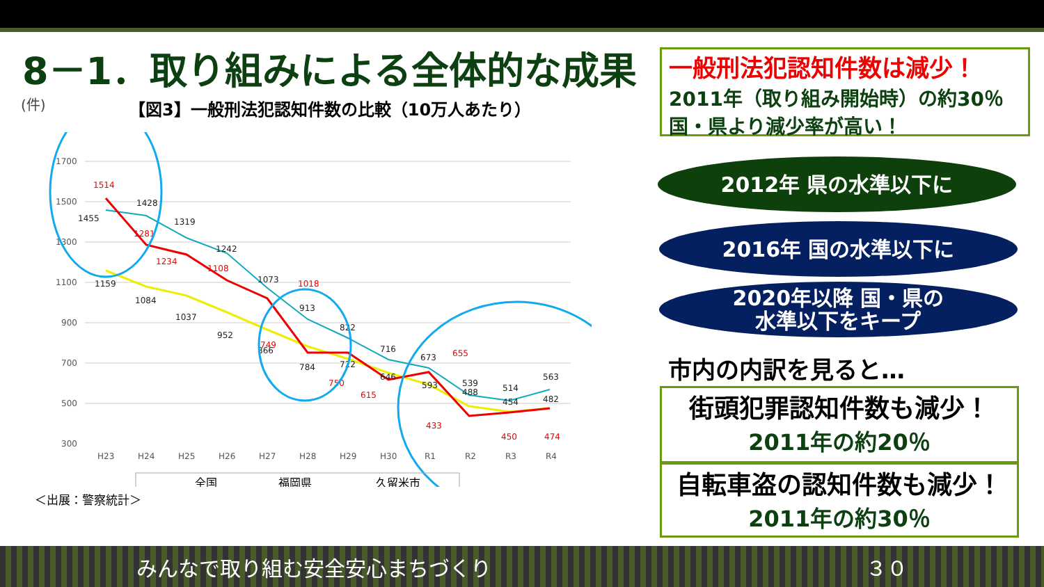8－1．取り組みによる全体的な成果
(件)
【図3】一般刑法犯認知件数の比較（10万人あたり）
1700
1500
1300
1100
900
700
500
300
H23
H24
H25
H26
H27
H28
H29
H30
R1
R2
R3
R4
1514
1281
1234
1108
1018
749
750
615
655
433
450
474
1455
1428
1319
1242
1073
913
822
716
673
539
514
563
1159
1084
1037
952
866
784
722
646
593
488
454
482
全国
福岡県
久留米市
＜出展：警察統計＞
一般刑法犯認知件数は減少！
2011年（取り組み開始時）の約30％
国・県より減少率が高い！
2012年 県の水準以下に
2016年 国の水準以下に
2020年以降 国・県の
水準以下をキープ
市内の内訳を見ると…
街頭犯罪認知件数も減少！
2011年の約20％
自転車盗の認知件数も減少！
2011年の約30％
みんなで取り組む安全安心まちづくり ３０